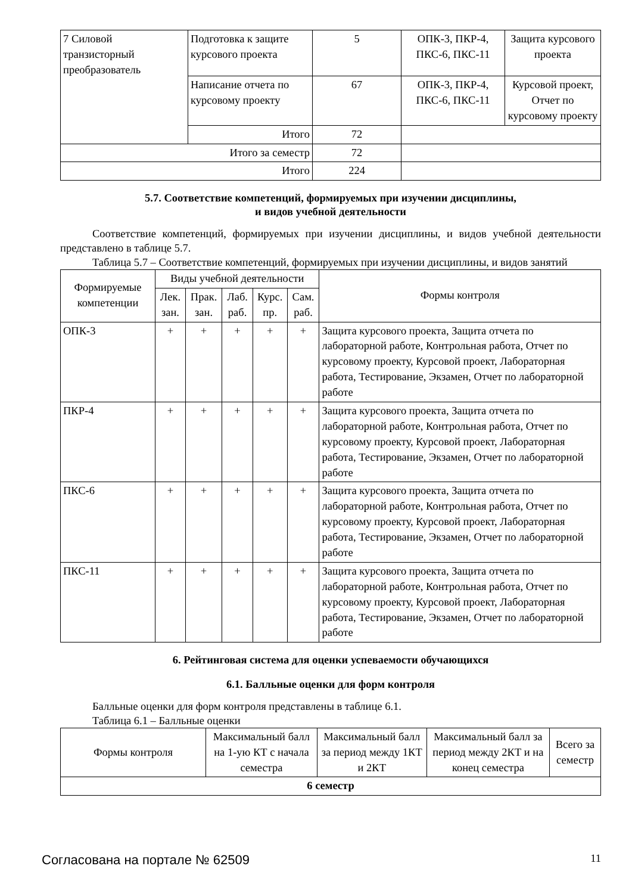| 7 Силовой транзисторный преобразователь | Подготовка к защите курсового проекта | 5 | ОПК-3, ПКР-4, ПКС-6, ПКС-11 | Защита курсового проекта |
| | Написание отчета по курсовому проекту | 67 | ОПК-3, ПКР-4, ПКС-6, ПКС-11 | Курсовой проект, Отчет по курсовому проекту |
| | Итого | 72 | | |
| Итого за семестр | | 72 | | |
| Итого | | 224 | | |
5.7. Соответствие компетенций, формируемых при изучении дисциплины,
и видов учебной деятельности
Соответствие компетенций, формируемых при изучении дисциплины, и видов учебной деятельности представлено в таблице 5.7.
Таблица 5.7 – Соответствие компетенций, формируемых при изучении дисциплины, и видов занятий
| Формируемые компетенции | Виды учебной деятельности | | | | | Формы контроля |
| --- | --- | --- | --- | --- | --- | --- |
| | Лек. зан. | Прак. зан. | Лаб. раб. | Курс. пр. | Сам. раб. | |
| ОПК-3 | + | + | + | + | + | Защита курсового проекта, Защита отчета по лабораторной работе, Контрольная работа, Отчет по курсовому проекту, Курсовой проект, Лабораторная работа, Тестирование, Экзамен, Отчет по лабораторной работе |
| ПКР-4 | + | + | + | + | + | Защита курсового проекта, Защита отчета по лабораторной работе, Контрольная работа, Отчет по курсовому проекту, Курсовой проект, Лабораторная работа, Тестирование, Экзамен, Отчет по лабораторной работе |
| ПКС-6 | + | + | + | + | + | Защита курсового проекта, Защита отчета по лабораторной работе, Контрольная работа, Отчет по курсовому проекту, Курсовой проект, Лабораторная работа, Тестирование, Экзамен, Отчет по лабораторной работе |
| ПКС-11 | + | + | + | + | + | Защита курсового проекта, Защита отчета по лабораторной работе, Контрольная работа, Отчет по курсовому проекту, Курсовой проект, Лабораторная работа, Тестирование, Экзамен, Отчет по лабораторной работе |
6. Рейтинговая система для оценки успеваемости обучающихся
6.1. Балльные оценки для форм контроля
Балльные оценки для форм контроля представлены в таблице 6.1.
Таблица 6.1 – Балльные оценки
| Формы контроля | Максимальный балл на 1-ую КТ с начала семестра | Максимальный балл за период между 1КТ и 2КТ | Максимальный балл за период между 2КТ и на конец семестра | Всего за семестр |
| --- | --- | --- | --- | --- |
| 6 семестр | | | | |
Согласована на портале № 62509 11